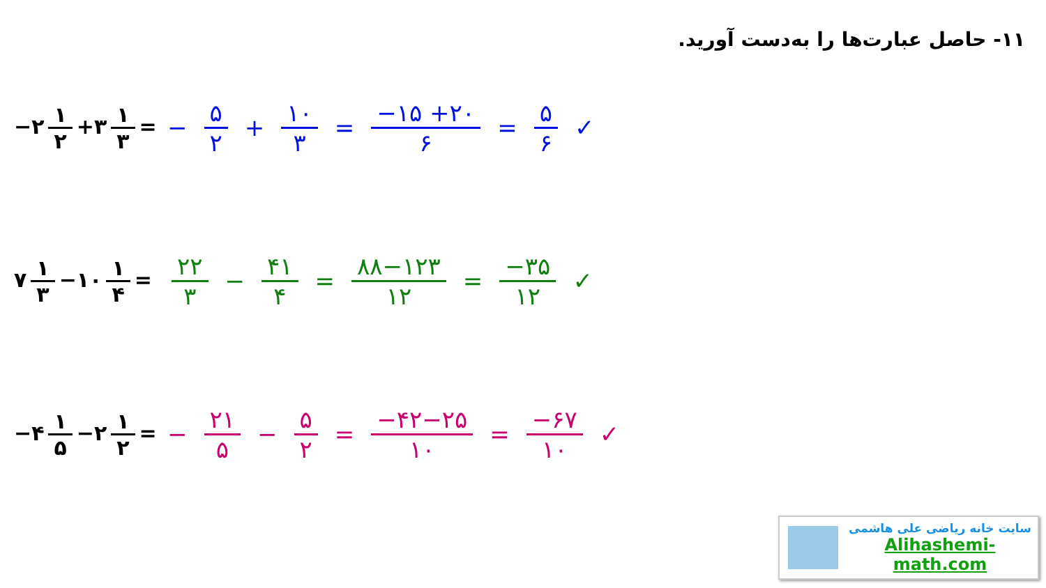۱۱- حاصل عبارت‌ها را به‌دست آورید.
−۲ ۱ ۲ +۳ ۱ ۳ =
− ۵ ۲ + ۱۰ ۳ = −۱۵ +۲۰ ۶ = ۵ ۶ ✓
۷ ۱ ۳ −۱۰ ۱ ۴ =
۲۲ ۳ − ۴۱ ۴ = ۸۸−۱۲۳ ۱۲ = −۳۵ ۱۲ ✓
−۴ ۱ ۵ −۲ ۱ ۲ =
− ۲۱ ۵ − ۵ ۲ = −۴۲−۲۵ ۱۰ = −۶۷ ۱۰ ✓
سایت خانه ریاضی علی هاشمی
Alihashemi-math.com